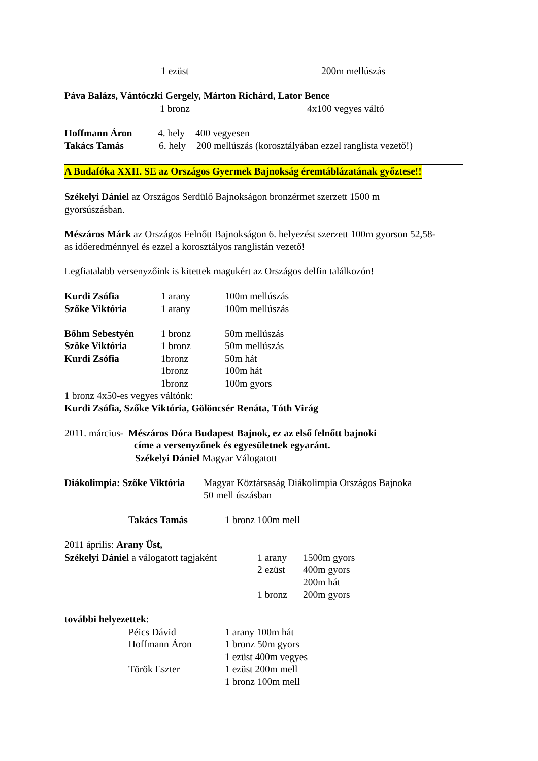1 ezüst 200m mellúszás
Páva Balázs, Vántóczki Gergely, Márton Richárd, Lator Bence
1 bronz 4x100 vegyes váltó
Hoffmann Áron 4. hely 400 vegyesen
Takács Tamás 6. hely 200 mellúszás (korosztályában ezzel ranglista vezető!)
A Budafóka XXII. SE az Országos Gyermek Bajnokság éremtáblázatának győztese!!
Székelyi Dániel az Országos Serdülő Bajnokságon bronzérmet szerzett 1500 m
gyorsúszásban.
Mészáros Márk az Országos Felnőtt Bajnokságon 6. helyezést szerzett 100m gyorson 52,58-
as időeredménnyel és ezzel a korosztályos ranglistán vezető!
Legfiatalabb versenyzőink is kitettek magukért az Országos delfin találkozón!
Kurdi Zsófia 1 arany 100m mellúszás
Szőke Viktória 1 arany 100m mellúszás
Bőhm Sebestyén 1 bronz 50m mellúszás
Szöke Viktória 1 bronz 50m mellúszás
Kurdi Zsófia 1bronz 50m hát
1bronz 100m hát
1bronz 100m gyors
1 bronz 4x50-es vegyes váltónk:
Kurdi Zsófia, Szőke Viktória, Gölöncsér Renáta, Tóth Virág
2011. március- Mészáros Dóra Budapest Bajnok, ez az első felnőtt bajnoki
címe a versenyzőnek és egyesületnek egyaránt.
Székelyi Dániel Magyar Válogatott
Diákolimpia: Szőke Viktória Magyar Köztársaság Diákolimpia Országos Bajnoka
50 mell úszásban
Takács Tamás 1 bronz 100m mell
2011 április: Arany Üst,
Székelyi Dániel a válogatott tagjaként 1 arany
2 ezüst
1 bronz 1500m gyors
400m gyors
200m hát
200m gyors
további helyezettek:
Péics Dávid
Hoffmann Áron
Török Eszter 1 arany 100m hát
1 bronz 50m gyors
1 ezüst 400m vegyes
1 ezüst 200m mell
1 bronz 100m mell